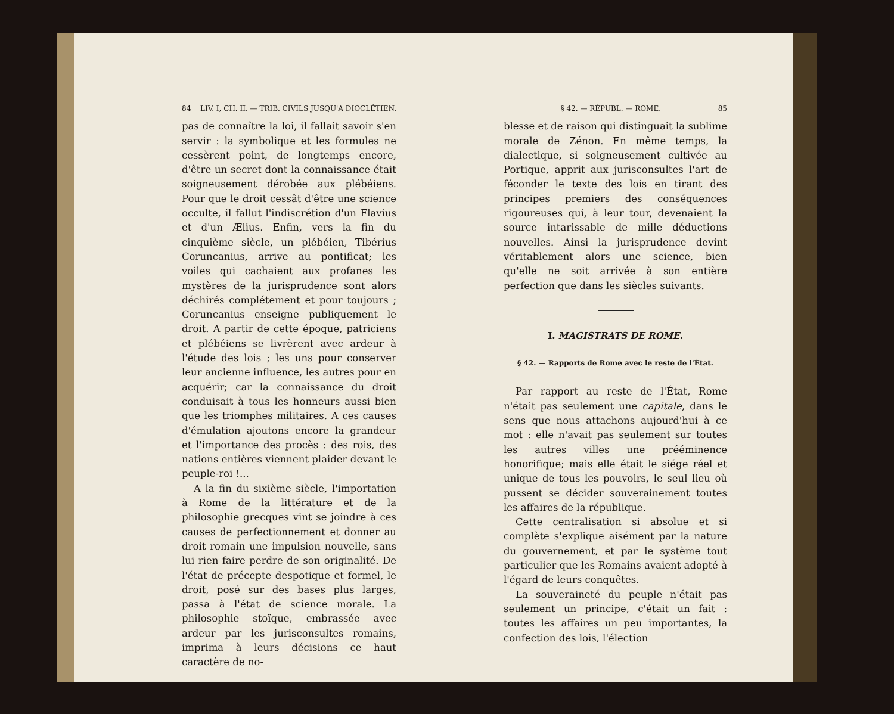84 LIV. I, CH. II. — TRIB. CIVILS JUSQU'A DIOCLÉTIEN.
pas de connaître la loi, il fallait savoir s'en servir : la symbolique et les formules ne cessèrent point, de longtemps encore, d'être un secret dont la connaissance était soigneusement dérobée aux plébéiens. Pour que le droit cessât d'être une science occulte, il fallut l'indiscrétion d'un Flavius et d'un Ælius. Enfin, vers la fin du cinquième siècle, un plébéien, Tibérius Coruncanius, arrive au pontificat; les voiles qui cachaient aux profanes les mystères de la jurisprudence sont alors déchirés complétement et pour toujours ; Coruncanius enseigne publiquement le droit. A partir de cette époque, patriciens et plébéiens se livrèrent avec ardeur à l'étude des lois ; les uns pour conserver leur ancienne influence, les autres pour en acquérir; car la connaissance du droit conduisait à tous les honneurs aussi bien que les triomphes militaires. A ces causes d'émulation ajoutons encore la grandeur et l'importance des procès : des rois, des nations entières viennent plaider devant le peuple-roi !...
A la fin du sixième siècle, l'importation à Rome de la littérature et de la philosophie grecques vint se joindre à ces causes de perfectionnement et donner au droit romain une impulsion nouvelle, sans lui rien faire perdre de son originalité. De l'état de précepte despotique et formel, le droit, posé sur des bases plus larges, passa à l'état de science morale. La philosophie stoïque, embrassée avec ardeur par les jurisconsultes romains, imprima à leurs décisions ce haut caractère de no-
§ 42. — RÉPUBL. — ROME. 85
blesse et de raison qui distinguait la sublime morale de Zénon. En même temps, la dialectique, si soigneusement cultivée au Portique, apprit aux jurisconsultes l'art de féconder le texte des lois en tirant des principes premiers des conséquences rigoureuses qui, à leur tour, devenaient la source intarissable de mille déductions nouvelles. Ainsi la jurisprudence devint véritablement alors une science, bien qu'elle ne soit arrivée à son entière perfection que dans les siècles suivants.
I. MAGISTRATS DE ROME.
§ 42. — Rapports de Rome avec le reste de l'État.
Par rapport au reste de l'État, Rome n'était pas seulement une capitale, dans le sens que nous attachons aujourd'hui à ce mot : elle n'avait pas seulement sur toutes les autres villes une prééminence honorifique; mais elle était le siége réel et unique de tous les pouvoirs, le seul lieu où pussent se décider souverainement toutes les affaires de la république.
Cette centralisation si absolue et si complète s'explique aisément par la nature du gouvernement, et par le système tout particulier que les Romains avaient adopté à l'égard de leurs conquêtes.
La souveraineté du peuple n'était pas seulement un principe, c'était un fait : toutes les affaires un peu importantes, la confection des lois, l'élection